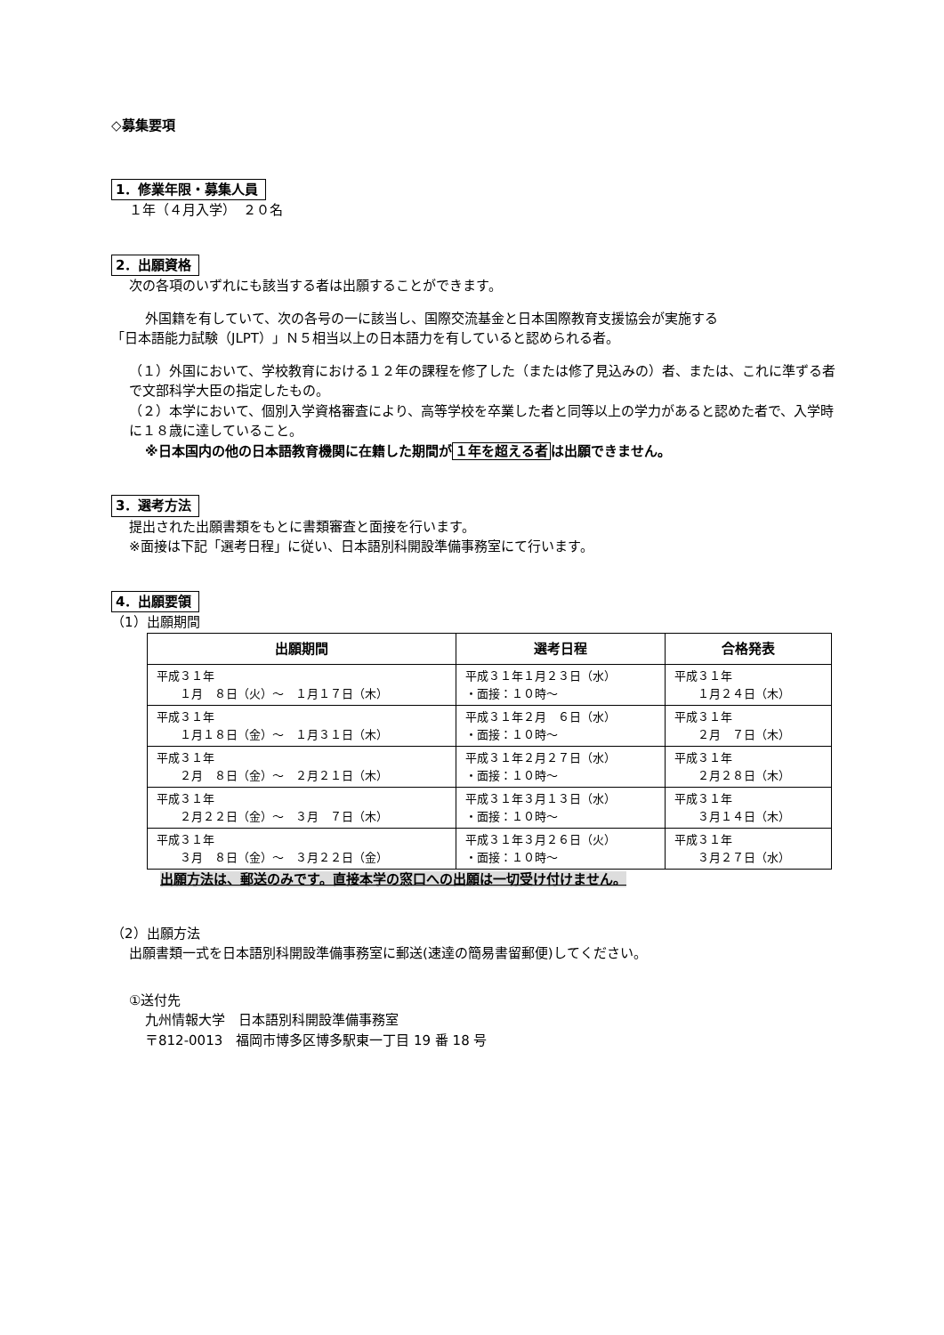◇募集要項
1．修業年限・募集人員
１年（４月入学）　２０名
2．出願資格
次の各項のいずれにも該当する者は出願することができます。
外国籍を有していて、次の各号の一に該当し、国際交流基金と日本国際教育支援協会が実施する
「日本語能力試験（JLPT）」Ｎ５相当以上の日本語力を有していると認められる者。
（１）外国において、学校教育における１２年の課程を修了した（または修了見込みの）者、または、これに準ずる者で文部科学大臣の指定したもの。
（２）本学において、個別入学資格審査により、高等学校を卒業した者と同等以上の学力があると認めた者で、入学時に１８歳に達していること。
※日本国内の他の日本語教育機関に在籍した期間が１年を超える者は出願できません。
3．選考方法
提出された出願書類をもとに書類審査と面接を行います。
※面接は下記「選考日程」に従い、日本語別科開設準備事務室にて行います。
4．出願要領
（1）出願期間
| 出願期間 | 選考日程 | 合格発表 |
| --- | --- | --- |
| 平成３１年 １月 ８日（火）～ １月１７日（木） | 平成３１年１月２３日（水） ・面接：１０時～ | 平成３１年 １月２４日（木） |
| 平成３１年 １月１８日（金）～ １月３１日（木） | 平成３１年２月 ６日（水） ・面接：１０時～ | 平成３１年 ２月 ７日（木） |
| 平成３１年 ２月 ８日（金）～ ２月２１日（木） | 平成３１年２月２７日（水） ・面接：１０時～ | 平成３１年 ２月２８日（木） |
| 平成３１年 ２月２２日（金）～ ３月 ７日（木） | 平成３１年３月１３日（水） ・面接：１０時～ | 平成３１年 ３月１４日（木） |
| 平成３１年 ３月 ８日（金）～ ３月２２日（金） | 平成３１年３月２６日（火） ・面接：１０時～ | 平成３１年 ３月２７日（水） |
出願方法は、郵送のみです。直接本学の窓口への出願は一切受け付けません。
（2）出願方法
出願書類一式を日本語別科開設準備事務室に郵送(速達の簡易書留郵便)してください。
①送付先
九州情報大学　日本語別科開設準備事務室
〒812-0013　福岡市博多区博多駅東一丁目 19 番 18 号